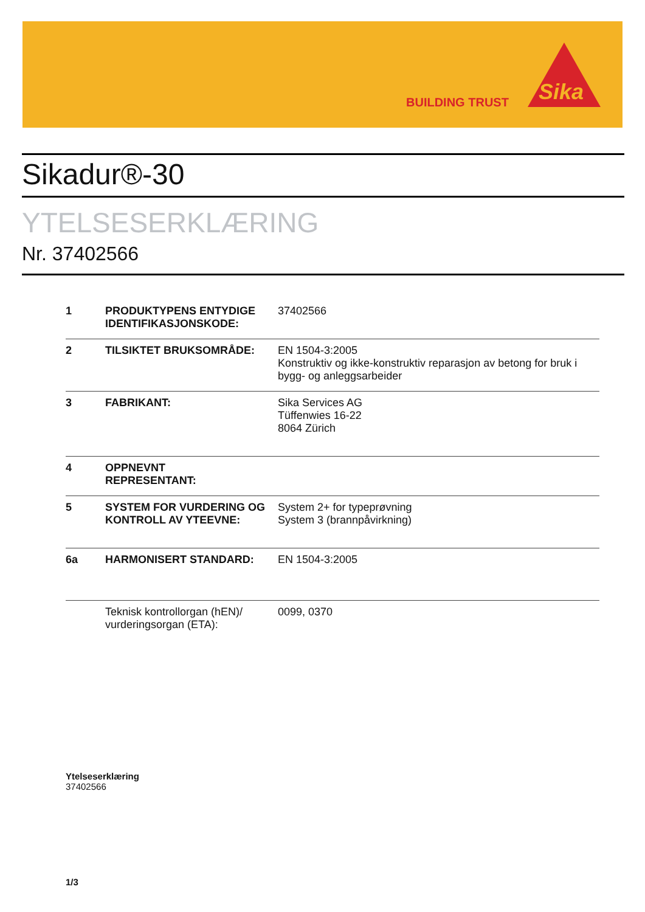BUILDING TRUST
Sika
Sikadur®-30
YTELSESERKLÆRING
Nr. 37402566
| 1 | PRODUKTYPENS ENTYDIGE IDENTIFIKASJONSKODE: | 37402566 |
| 2 | TILSIKTET BRUKSOMRÅDE: | EN 1504-3:2005 Konstruktiv og ikke-konstruktiv reparasjon av betong for bruk i bygg- og anleggsarbeider |
| 3 | FABRIKANT: | Sika Services AG Tüffenwies 16-22 8064 Zürich |
| 4 | OPPNEVNT REPRESENTANT: | |
| 5 | SYSTEM FOR VURDERING OG KONTROLL AV YTEEVNE: | System 2+ for typeprøvning System 3 (brannpåvirkning) |
| 6a | HARMONISERT STANDARD: | EN 1504-3:2005 |
| | Teknisk kontrollorgan (hEN)/ vurderingsorgan (ETA): | 0099, 0370 |
Ytelseserklæring
37402566
1/3